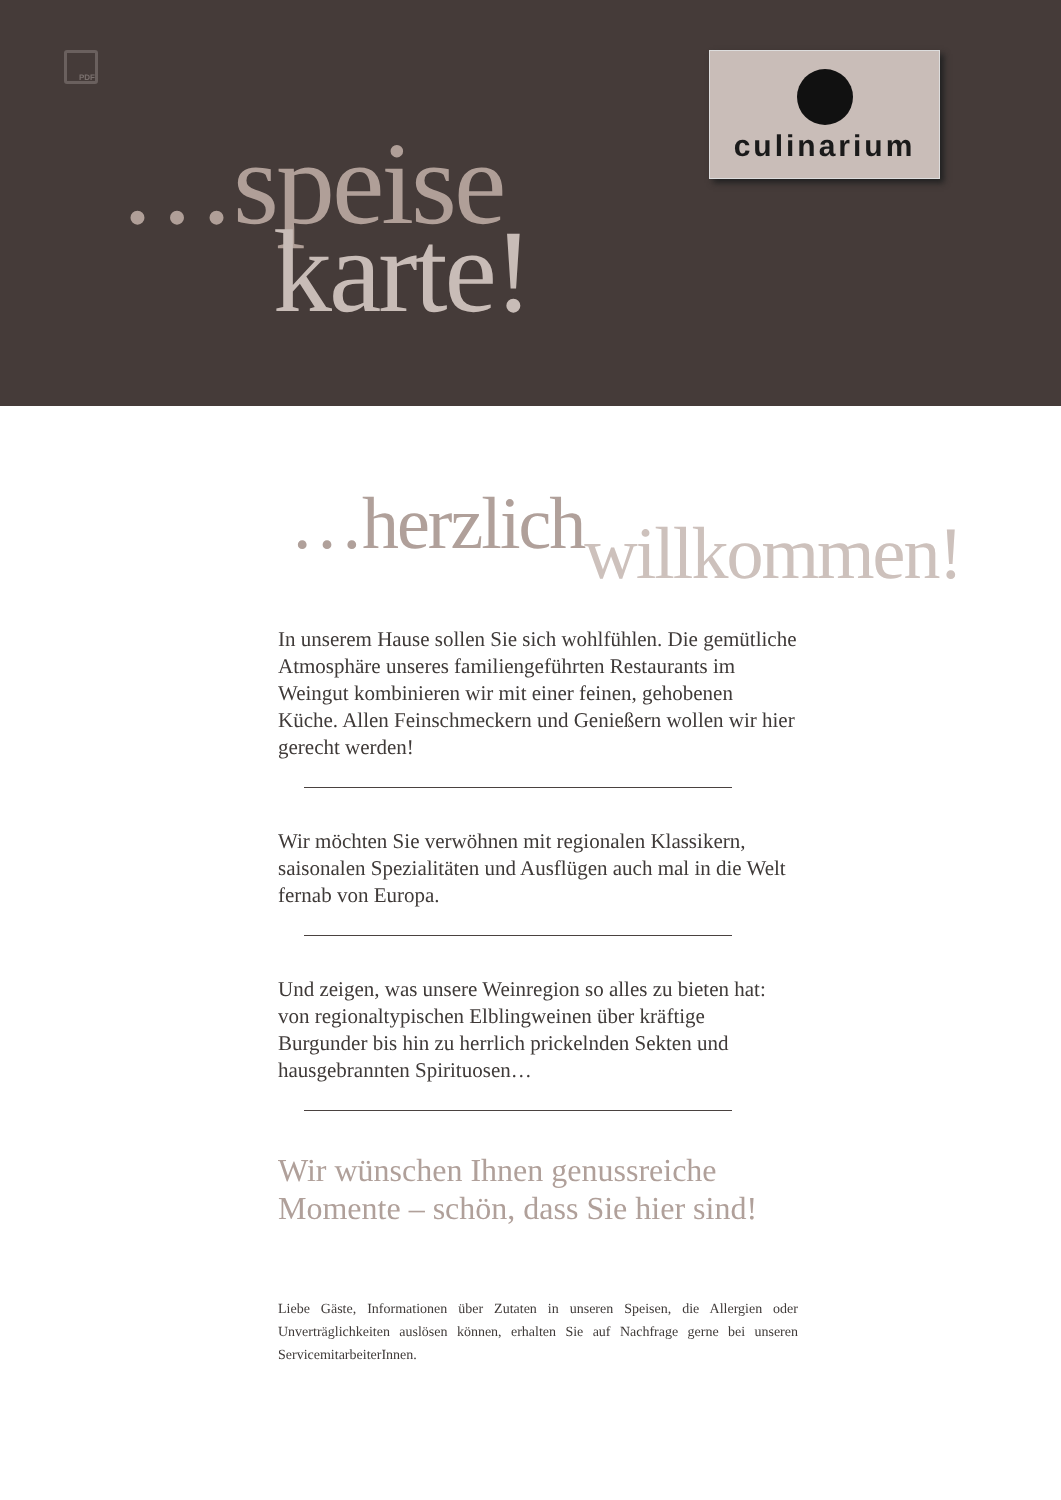PDF culinarium
…speise
karte!
…herzlichwillkommen!
In unserem Hause sollen Sie sich wohlfühlen. Die gemüt­liche Atmosphäre unseres familiengeführten Restaurants im Weingut kombinieren wir mit einer feinen, gehobenen Küche. Allen Feinschmeckern und Genießern wollen wir hier gerecht werden!
Wir möchten Sie verwöhnen mit regionalen Klassikern, saisonalen Spezialitäten und Ausflügen auch mal in die Welt fernab von Europa.
Und zeigen, was unsere Weinregion so alles zu bieten hat: von regionaltypischen Elblingweinen über kräftige Burgunder bis hin zu herrlich prickelnden Sekten und hausgebrannten Spirituosen…
Wir wünschen Ihnen genussreiche Momente – schön, dass Sie hier sind!
Liebe Gäste, Informationen über Zutaten in unseren Speisen, die Allergien oder Unverträglichkeiten auslösen können, erhalten Sie auf Nachfrage gerne bei unseren ServicemitarbeiterInnen.